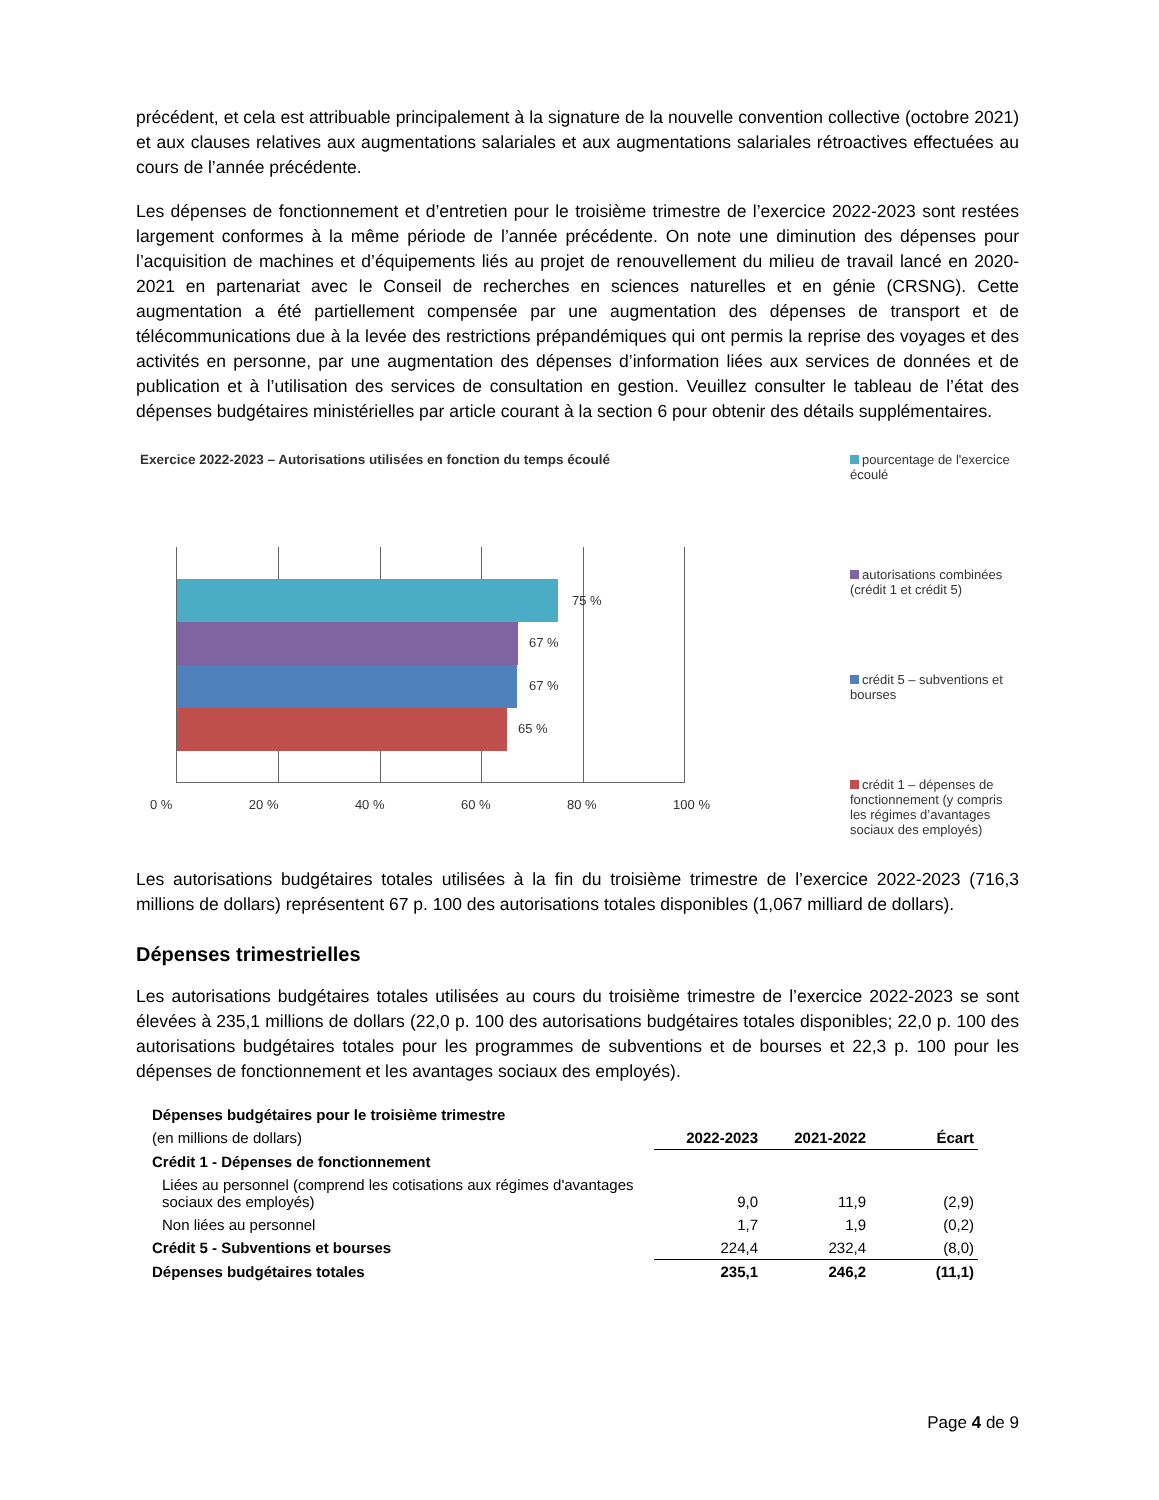précédent, et cela est attribuable principalement à la signature de la nouvelle convention collective (octobre 2021) et aux clauses relatives aux augmentations salariales et aux augmentations salariales rétroactives effectuées au cours de l’année précédente.
Les dépenses de fonctionnement et d’entretien pour le troisième trimestre de l’exercice 2022-2023 sont restées largement conformes à la même période de l’année précédente. On note une diminution des dépenses pour l’acquisition de machines et d’équipements liés au projet de renouvellement du milieu de travail lancé en 2020-2021 en partenariat avec le Conseil de recherches en sciences naturelles et en génie (CRSNG). Cette augmentation a été partiellement compensée par une augmentation des dépenses de transport et de télécommunications due à la levée des restrictions prépandémiques qui ont permis la reprise des voyages et des activités en personne, par une augmentation des dépenses d’information liées aux services de données et de publication et à l’utilisation des services de consultation en gestion. Veuillez consulter le tableau de l’état des dépenses budgétaires ministérielles par article courant à la section 6 pour obtenir des détails supplémentaires.
Exercice 2022-2023 – Autorisations utilisées en fonction du temps écoulé
75 %
67 %
67 %
65 %
0 % 20 % 40 % 60 % 80 % 100 %
pourcentage de l'exercice écoulé
autorisations combinées (crédit 1 et crédit 5)
crédit 5 – subventions et bourses
crédit 1 – dépenses de fonctionnement (y compris les régimes d’avantages sociaux des employés)
Les autorisations budgétaires totales utilisées à la fin du troisième trimestre de l’exercice 2022-2023 (716,3 millions de dollars) représentent 67 p. 100 des autorisations totales disponibles (1,067 milliard de dollars).
Dépenses trimestrielles
Les autorisations budgétaires totales utilisées au cours du troisième trimestre de l’exercice 2022-2023 se sont élevées à 235,1 millions de dollars (22,0 p. 100 des autorisations budgétaires totales disponibles; 22,0 p. 100 des autorisations budgétaires totales pour les programmes de subventions et de bourses et 22,3 p. 100 pour les dépenses de fonctionnement et les avantages sociaux des employés).
| Dépenses budgétaires pour le troisième trimestre | | | |
| (en millions de dollars) | 2022-2023 | 2021-2022 | Écart |
| Crédit 1 - Dépenses de fonctionnement | | | |
| Liées au personnel (comprend les cotisations aux régimes d'avantages sociaux des employés) | 9,0 | 11,9 | (2,9) |
| Non liées au personnel | 1,7 | 1,9 | (0,2) |
| Crédit 5 - Subventions et bourses | 224,4 | 232,4 | (8,0) |
| Dépenses budgétaires totales | 235,1 | 246,2 | (11,1) |
Page 4 de 9